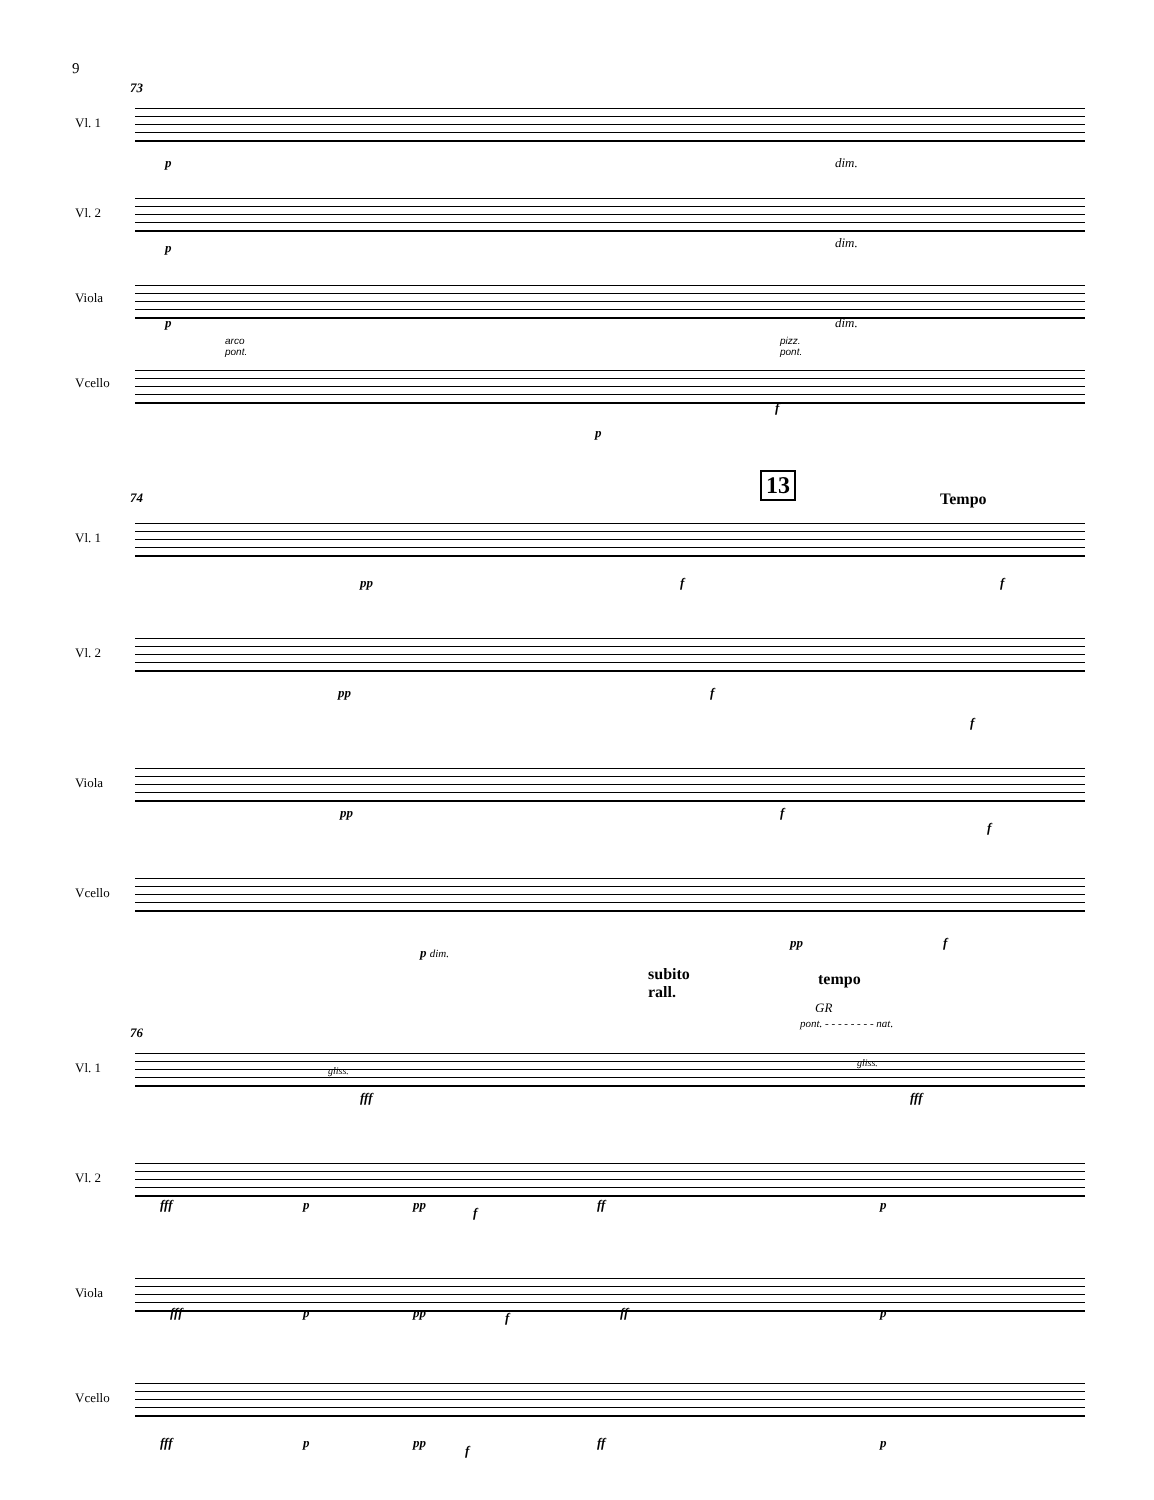9
73
Vl. 1
Vl. 2
Viola
Vcello
p dim.
p dim.
p dim.
arco
pont.
pizz.
pont.
p
f
74 13
Tempo
Vl. 1
Vl. 2
Viola
Vcello
pp f f
pp f
f
pp f
f
p dim.
pp f
76
subito
rall.
tempo
GR
pont. - - - - - - - - nat.
Vl. 1
Vl. 2
Viola
Vcello
fff fff
gliss.
gliss.
fff p pp
f
ff p
fff p pp f ff p
fff p pp
f
ff p